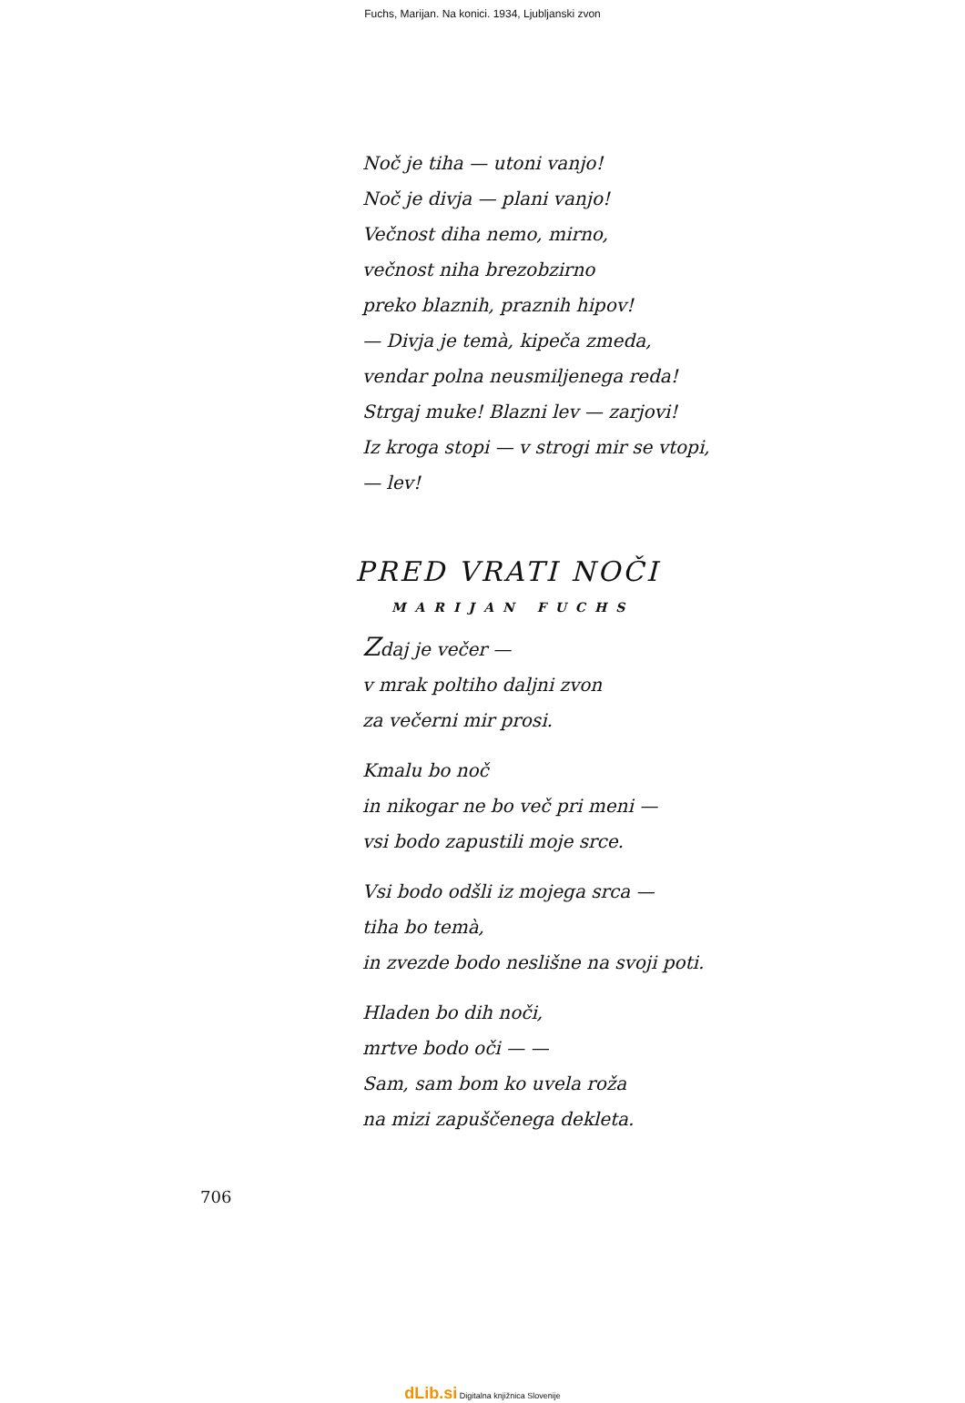Fuchs, Marijan. Na konici. 1934, Ljubljanski zvon
Noč je tiha — utoni vanjo!
Noč je divja — plani vanjo!
Večnost diha nemo, mirno,
večnost niha brezobzirno
preko blaznih, praznih hipov!
— Divja je temà, kipeča zmeda,
vendar polna neusmiljenega reda!
Strgaj muke! Blazni lev — zarjovi!
Iz kroga stopi — v strogi mir se vtopi,
— lev!
PRED VRATI NOČI
MARIJAN FUCHS
Zdaj je večer —
v mrak poltiho daljni zvon
za večerni mir prosi.
Kmalu bo noč
in nikogar ne bo več pri meni —
vsi bodo zapustili moje srce.
Vsi bodo odšli iz mojega srca —
tiha bo temà,
in zvezde bodo neslišne na svoji poti.
Hladen bo dih noči,
mrtve bodo oči — —
Sam, sam bom ko uvela roža
na mizi zapuščenega dekleta.
706
dLib.si Digitalna knjižnica Slovenije